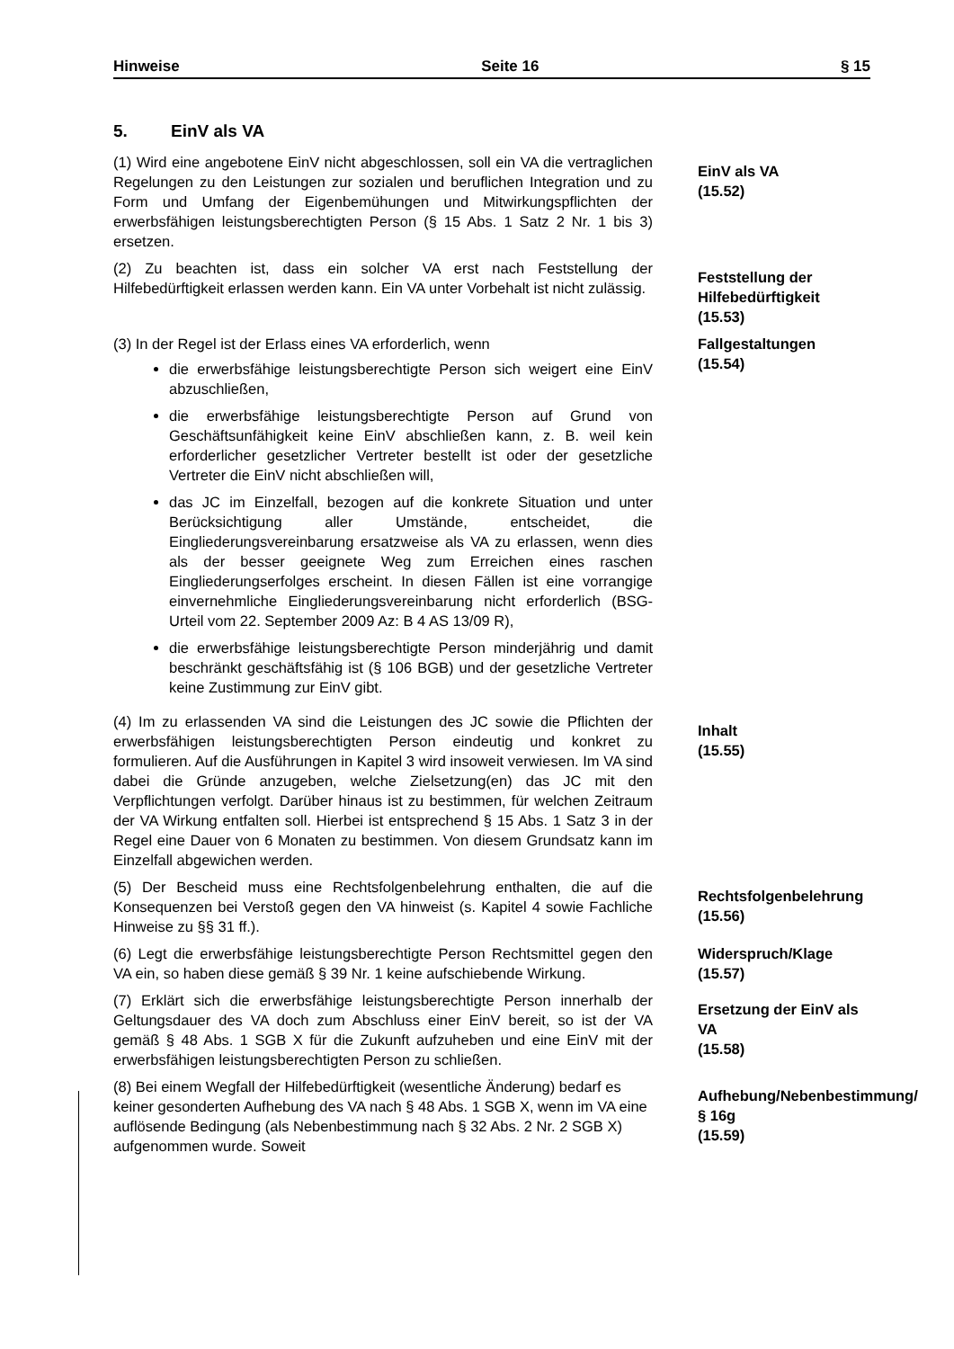Hinweise Seite 16 § 15
5. EinV als VA
(1) Wird eine angebotene EinV nicht abgeschlossen, soll ein VA die vertraglichen Regelungen zu den Leistungen zur sozialen und beruflichen Integration und zu Form und Umfang der Eigenbemühungen und Mitwirkungspflichten der erwerbsfähigen leistungsberechtigten Person (§ 15 Abs. 1 Satz 2 Nr. 1 bis 3) ersetzen.
EinV als VA
(15.52)
(2) Zu beachten ist, dass ein solcher VA erst nach Feststellung der Hilfebedürftigkeit erlassen werden kann. Ein VA unter Vorbehalt ist nicht zulässig.
Feststellung der Hilfebedürftigkeit
(15.53)
(3) In der Regel ist der Erlass eines VA erforderlich, wenn
die erwerbsfähige leistungsberechtigte Person sich weigert eine EinV abzuschließen,
die erwerbsfähige leistungsberechtigte Person auf Grund von Geschäftsunfähigkeit keine EinV abschließen kann, z. B. weil kein erforderlicher gesetzlicher Vertreter bestellt ist oder der gesetzliche Vertreter die EinV nicht abschließen will,
das JC im Einzelfall, bezogen auf die konkrete Situation und unter Berücksichtigung aller Umstände, entscheidet, die Eingliederungsvereinbarung ersatzweise als VA zu erlassen, wenn dies als der besser geeignete Weg zum Erreichen eines raschen Eingliederungserfolges erscheint. In diesen Fällen ist eine vorrangige einvernehmliche Eingliederungsvereinbarung nicht erforderlich (BSG-Urteil vom 22. September 2009 Az: B 4 AS 13/09 R),
die erwerbsfähige leistungsberechtigte Person minderjährig und damit beschränkt geschäftsfähig ist (§ 106 BGB) und der gesetzliche Vertreter keine Zustimmung zur EinV gibt.
Fallgestaltungen
(15.54)
(4) Im zu erlassenden VA sind die Leistungen des JC sowie die Pflichten der erwerbsfähigen leistungsberechtigten Person eindeutig und konkret zu formulieren. Auf die Ausführungen in Kapitel 3 wird insoweit verwiesen. Im VA sind dabei die Gründe anzugeben, welche Zielsetzung(en) das JC mit den Verpflichtungen verfolgt. Darüber hinaus ist zu bestimmen, für welchen Zeitraum der VA Wirkung entfalten soll. Hierbei ist entsprechend § 15 Abs. 1 Satz 3 in der Regel eine Dauer von 6 Monaten zu bestimmen. Von diesem Grundsatz kann im Einzelfall abgewichen werden.
Inhalt
(15.55)
(5) Der Bescheid muss eine Rechtsfolgenbelehrung enthalten, die auf die Konsequenzen bei Verstoß gegen den VA hinweist (s. Kapitel 4 sowie Fachliche Hinweise zu §§ 31 ff.).
Rechtsfolgenbelehrung
(15.56)
(6) Legt die erwerbsfähige leistungsberechtigte Person Rechtsmittel gegen den VA ein, so haben diese gemäß § 39 Nr. 1 keine aufschiebende Wirkung.
Widerspruch/Klage
(15.57)
(7) Erklärt sich die erwerbsfähige leistungsberechtigte Person innerhalb der Geltungsdauer des VA doch zum Abschluss einer EinV bereit, so ist der VA gemäß § 48 Abs. 1 SGB X für die Zukunft aufzuheben und eine EinV mit der erwerbsfähigen leistungsberechtigten Person zu schließen.
Ersetzung der EinV als VA
(15.58)
(8) Bei einem Wegfall der Hilfebedürftigkeit (wesentliche Änderung) bedarf es keiner gesonderten Aufhebung des VA nach § 48 Abs. 1 SGB X, wenn im VA eine auflösende Bedingung (als Nebenbestimmung nach § 32 Abs. 2 Nr. 2 SGB X) aufgenommen wurde. Soweit
Aufhebung/Nebenbestimmung/§ 16g
(15.59)